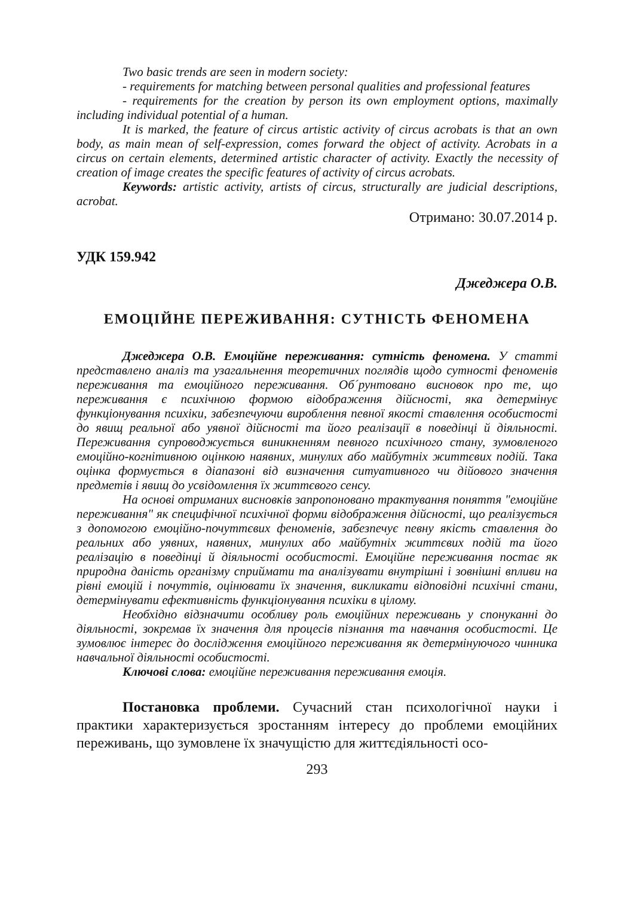Two basic trends are seen in modern society:
- requirements for matching between personal qualities and professional features
- requirements for the creation by person its own employment options, maximally including individual potential of a human.
It is marked, the feature of circus artistic activity of circus acrobats is that an own body, as main mean of self-expression, comes forward the object of activity. Acrobats in a circus on certain elements, determined artistic character of activity. Exactly the necessity of creation of image creates the specific features of activity of circus acrobats.
Keywords: artistic activity, artists of circus, structurally are judicial descriptions, acrobat.
Отримано: 30.07.2014 р.
УДК 159.942
Джеджера О.В.
ЕМОЦІЙНЕ ПЕРЕЖИВАННЯ: СУТНІСТЬ ФЕНОМЕНА
Джеджера О.В. Емоційне переживання: сутність феномена. У статті представлено аналіз та узагальнення теоретичних поглядів щодо сутності феноменів переживання та емоційного переживання. Об´рунтовано висновок про те, що переживання є психічною формою відображення дійсності, яка детермінує функціонування психіки, забезпечуючи вироблення певної якості ставлення особистості до явищ реальної або уявної дійсності та його реалізації в поведінці й діяльності. Переживання супроводжується виникненням певного психічного стану, зумовленого емоційно-когнітивною оцінкою наявних, минулих або майбутніх життєвих подій. Така оцінка формується в діапазоні від визначення ситуативного чи дійового значення предметів і явищ до усвідомлення їх життєвого сенсу.
На основі отриманих висновків запропоновано трактування поняття "емоційне переживання" як специфічної психічної форми відображення дійсності, що реалізується з допомогою емоційно-почуттєвих феноменів, забезпечує певну якість ставлення до реальних або уявних, наявних, минулих або майбутніх життєвих подій та його реалізацію в поведінці й діяльності особистості. Емоційне переживання постає як природна даність організму сприймати та аналізувати внутрішні і зовнішні впливи на рівні емоцій і почуттів, оцінювати їх значення, викликати відповідні психічні стани, детермінувати ефективність функціонування психіки в цілому.
Необхідно відзначити особливу роль емоційних переживань у спонуканні до діяльності, зокремав їх значення для процесів пізнання та навчання особистості. Це зумовлює інтерес до дослідження емоційного переживання як детермінуючого чинника навчальної діяльності особистості.
Ключові слова: емоційне переживання переживання емоція.
Постановка проблеми. Сучасний стан психологічної науки і практики характеризується зростанням інтересу до проблеми емоційних переживань, що зумовлене їх значущістю для життєдіяльності осо-
293